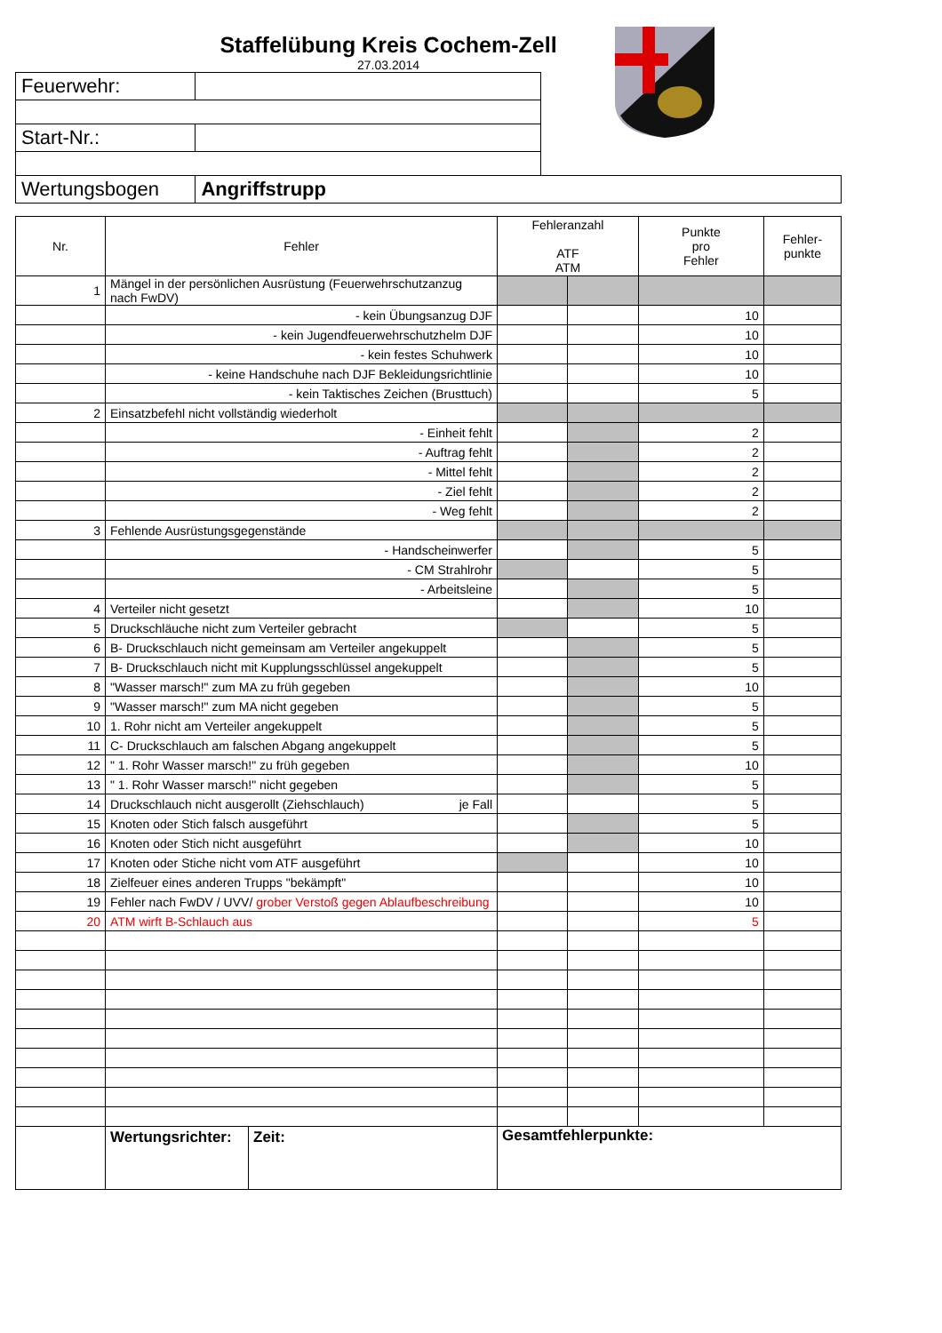Staffelübung Kreis Cochem-Zell
27.03.2014
| Feuerwehr: | | |
| Start-Nr.: | | |
| Wertungsbogen | Angriffstrupp | |
| Nr. | Fehler | Fehleranzahl ATF ATM | | Punkte pro Fehler | Fehler- punkte |
| --- | --- | --- | --- | --- | --- |
| 1 | Mängel in der persönlichen Ausrüstung (Feuerwehrschutzanzug nach FwDV) | | | | |
| | - kein Übungsanzug DJF | | | 10 | |
| | - kein Jugendfeuerwehrschutzhelm DJF | | | 10 | |
| | - kein festes Schuhwerk | | | 10 | |
| | - keine Handschuhe nach DJF Bekleidungsrichtlinie | | | 10 | |
| | - kein Taktisches Zeichen (Brusttuch) | | | 5 | |
| 2 | Einsatzbefehl nicht vollständig wiederholt | | | | |
| | - Einheit fehlt | | | 2 | |
| | - Auftrag fehlt | | | 2 | |
| | - Mittel fehlt | | | 2 | |
| | - Ziel fehlt | | | 2 | |
| | - Weg fehlt | | | 2 | |
| 3 | Fehlende Ausrüstungsgegenstände | | | | |
| | - Handscheinwerfer | | | 5 | |
| | - CM Strahlrohr | | | 5 | |
| | - Arbeitsleine | | | 5 | |
| 4 | Verteiler nicht gesetzt | | | 10 | |
| 5 | Druckschläuche nicht zum Verteiler gebracht | | | 5 | |
| 6 | B- Druckschlauch nicht gemeinsam am Verteiler angekuppelt | | | 5 | |
| 7 | B- Druckschlauch nicht mit Kupplungsschlüssel angekuppelt | | | 5 | |
| 8 | "Wasser marsch!" zum MA zu früh gegeben | | | 10 | |
| 9 | "Wasser marsch!" zum MA nicht gegeben | | | 5 | |
| 10 | 1. Rohr nicht am Verteiler angekuppelt | | | 5 | |
| 11 | C- Druckschlauch am falschen Abgang angekuppelt | | | 5 | |
| 12 | " 1. Rohr Wasser marsch!" zu früh gegeben | | | 10 | |
| 13 | " 1. Rohr Wasser marsch!" nicht gegeben | | | 5 | |
| 14 | Druckschlauch nicht ausgerollt (Ziehschlauch) je Fall | | | 5 | |
| 15 | Knoten oder Stich falsch ausgeführt | | | 5 | |
| 16 | Knoten oder Stich nicht ausgeführt | | | 10 | |
| 17 | Knoten oder Stiche nicht vom ATF ausgeführt | | | 10 | |
| 18 | Zielfeuer eines anderen Trupps "bekämpft" | | | 10 | |
| 19 | Fehler nach FwDV / UVV/ grober Verstoß gegen Ablaufbeschreibung | | | 10 | |
| 20 | ATM wirft B-Schlauch aus | | | 5 | |
| | Wertungsrichter: Zeit: | Gesamtfehlerpunkte: | | | |